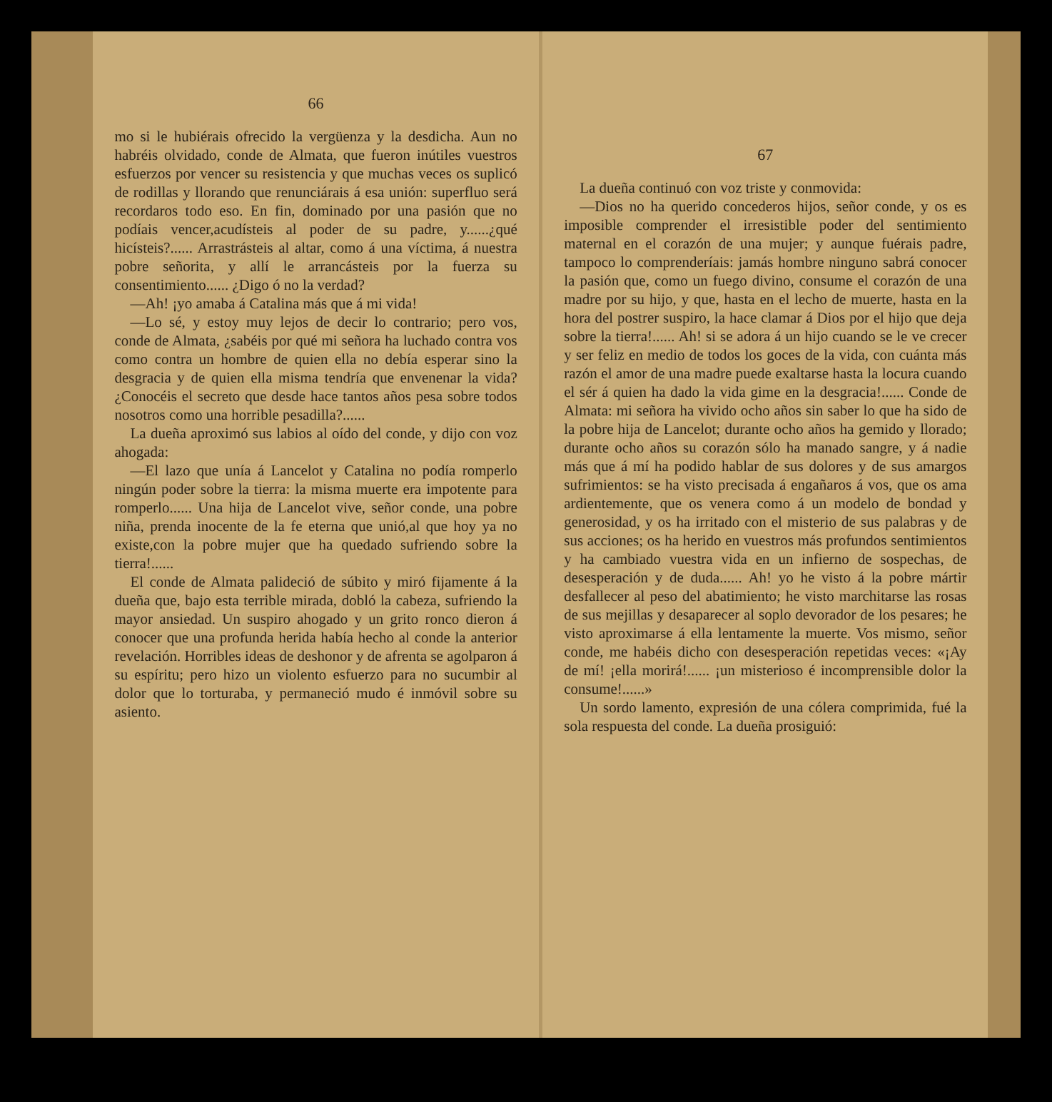66
mo si le hubiérais ofrecido la vergüenza y la desdicha. Aun no habréis olvidado, conde de Almata, que fueron inútiles vuestros esfuerzos por vencer su resistencia y que muchas veces os suplicó de rodillas y llorando que renunciárais á esa unión: superfluo será recordaros todo eso. En fin, dominado por una pasión que no podíais vencer,acudísteis al poder de su padre, y......¿qué hicísteis?...... Arrastrásteis al altar, como á una víctima, á nuestra pobre señorita, y allí le arrancásteis por la fuerza su consentimiento...... ¿Digo ó no la verdad?
—Ah! ¡yo amaba á Catalina más que á mi vida!
—Lo sé, y estoy muy lejos de decir lo contrario; pero vos, conde de Almata, ¿sabéis por qué mi señora ha luchado contra vos como contra un hombre de quien ella no debía esperar sino la desgracia y de quien ella misma tendría que envenenar la vida? ¿Conocéis el secreto que desde hace tantos años pesa sobre todos nosotros como una horrible pesadilla?......
La dueña aproximó sus labios al oído del conde, y dijo con voz ahogada:
—El lazo que unía á Lancelot y Catalina no podía romperlo ningún poder sobre la tierra: la misma muerte era impotente para romperlo...... Una hija de Lancelot vive, señor conde, una pobre niña, prenda inocente de la fe eterna que unió,al que hoy ya no existe,con la pobre mujer que ha quedado sufriendo sobre la tierra!......
El conde de Almata palideció de súbito y miró fijamente á la dueña que, bajo esta terrible mirada, dobló la cabeza, sufriendo la mayor ansiedad. Un suspiro ahogado y un grito ronco dieron á conocer que una profunda herida había hecho al conde la anterior revelación. Horribles ideas de deshonor y de afrenta se agolparon á su espíritu; pero hizo un violento esfuerzo para no sucumbir al dolor que lo torturaba, y permaneció mudo é inmóvil sobre su asiento.
67
La dueña continuó con voz triste y conmovida:
—Dios no ha querido concederos hijos, señor conde, y os es imposible comprender el irresistible poder del sentimiento maternal en el corazón de una mujer; y aunque fuérais padre, tampoco lo comprenderíais: jamás hombre ninguno sabrá conocer la pasión que, como un fuego divino, consume el corazón de una madre por su hijo, y que, hasta en el lecho de muerte, hasta en la hora del postrer suspiro, la hace clamar á Dios por el hijo que deja sobre la tierra!...... Ah! si se adora á un hijo cuando se le ve crecer y ser feliz en medio de todos los goces de la vida, con cuánta más razón el amor de una madre puede exaltarse hasta la locura cuando el sér á quien ha dado la vida gime en la desgracia!...... Conde de Almata: mi señora ha vivido ocho años sin saber lo que ha sido de la pobre hija de Lancelot; durante ocho años ha gemido y llorado; durante ocho años su corazón sólo ha manado sangre, y á nadie más que á mí ha podido hablar de sus dolores y de sus amargos sufrimientos: se ha visto precisada á engañaros á vos, que os ama ardientemente, que os venera como á un modelo de bondad y generosidad, y os ha irritado con el misterio de sus palabras y de sus acciones; os ha herido en vuestros más profundos sentimientos y ha cambiado vuestra vida en un infierno de sospechas, de desesperación y de duda...... Ah! yo he visto á la pobre mártir desfallecer al peso del abatimiento; he visto marchitarse las rosas de sus mejillas y desaparecer al soplo devorador de los pesares; he visto aproximarse á ella lentamente la muerte. Vos mismo, señor conde, me habéis dicho con desesperación repetidas veces: «¡Ay de mí! ¡ella morirá!...... ¡un misterioso é incomprensible dolor la consume!......»
Un sordo lamento, expresión de una cólera comprimida, fué la sola respuesta del conde. La dueña prosiguió: